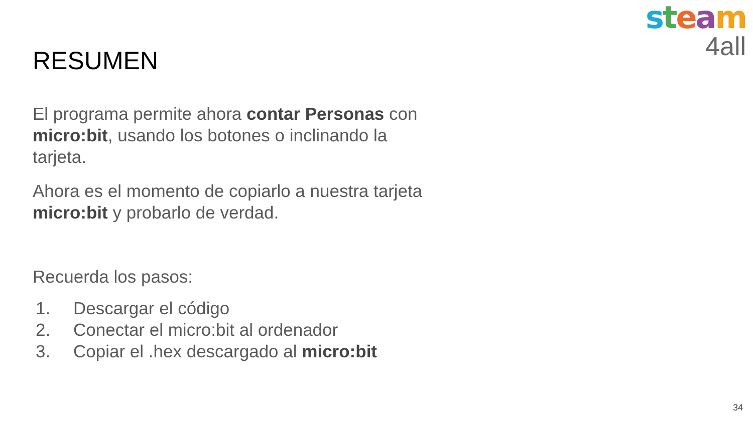steam
4all
RESUMEN
El programa permite ahora contar Personas con micro:bit, usando los botones o inclinando la tarjeta.
Ahora es el momento de copiarlo a nuestra tarjeta micro:bit y probarlo de verdad.
Recuerda los pasos:
1. Descargar el código
2. Conectar el micro:bit al ordenador
3. Copiar el .hex descargado al micro:bit
34